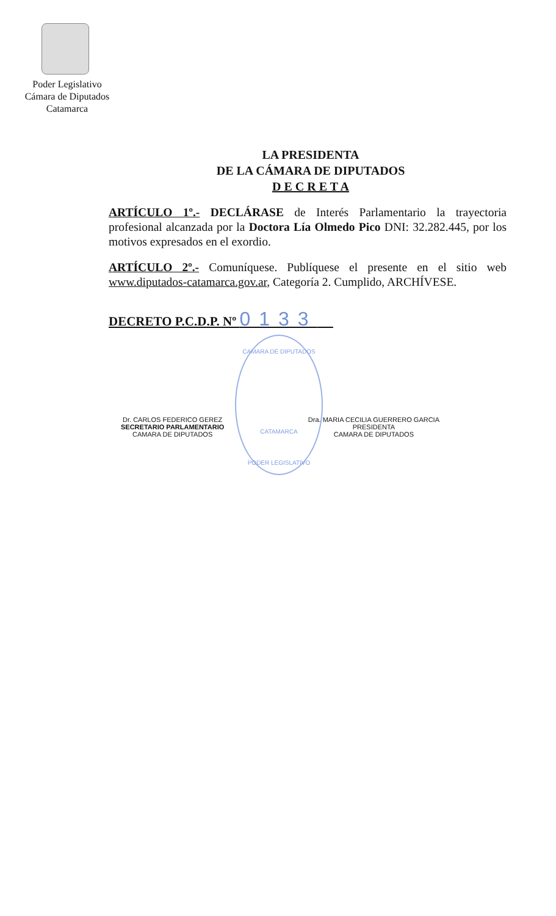Poder Legislativo
Cámara de Diputados
Catamarca
LA PRESIDENTA
DE LA CÁMARA DE DIPUTADOS
D E C R E T A
ARTÍCULO 1º.- DECLÁRASE de Interés Parlamentario la trayectoria profesional alcanzada por la Doctora Lía Olmedo Pico DNI: 32.282.445, por los motivos expresados en el exordio.
ARTÍCULO 2º.- Comuníquese. Publíquese el presente en el sitio web www.diputados-catamarca.gov.ar, Categoría 2. Cumplido, ARCHÍVESE.
DECRETO P.C.D.P. Nº 0133
Dr. CARLOS FEDERICO GEREZ
SECRETARIO PARLAMENTARIO
CAMARA DE DIPUTADOS
Dra. MARIA CECILIA GUERRERO GARCIA
PRESIDENTA
CAMARA DE DIPUTADOS
CAMARA DE DIPUTADOS
CATAMARCA
PODER LEGISLATIVO